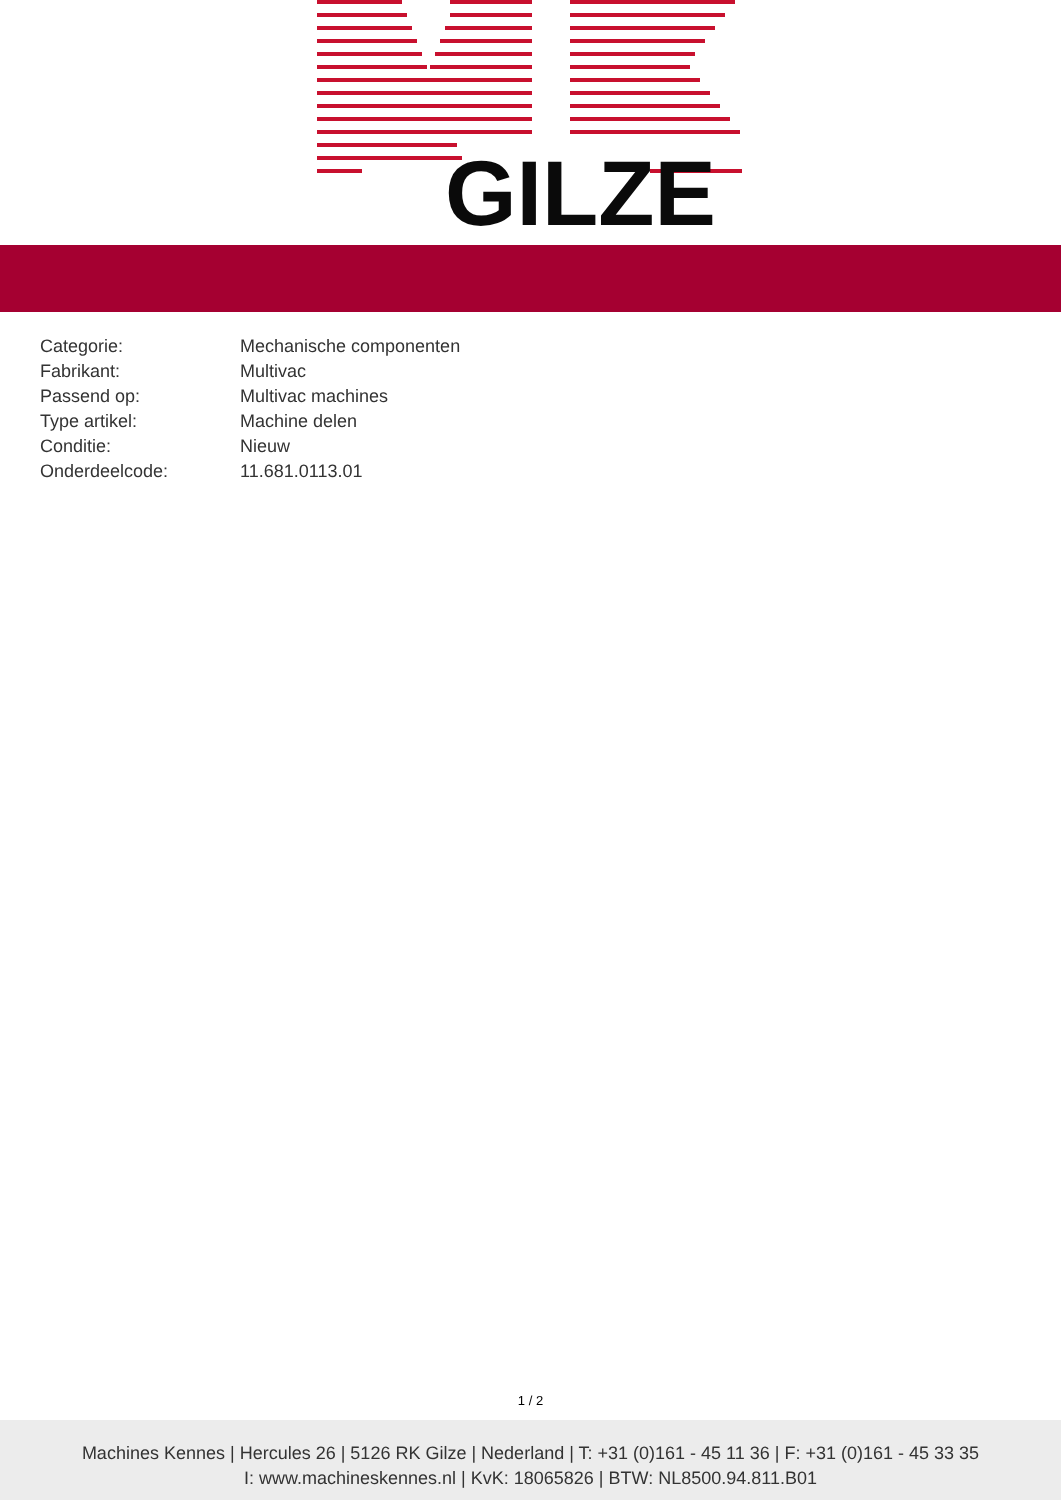GILZE
| Categorie: | Mechanische componenten |
| Fabrikant: | Multivac |
| Passend op: | Multivac machines |
| Type artikel: | Machine delen |
| Conditie: | Nieuw |
| Onderdeelcode: | 11.681.0113.01 |
1 / 2
Machines Kennes | Hercules 26 | 5126 RK Gilze | Nederland | T: +31 (0)161 - 45 11 36 | F: +31 (0)161 - 45 33 35
I: www.machineskennes.nl | KvK: 18065826 | BTW: NL8500.94.811.B01